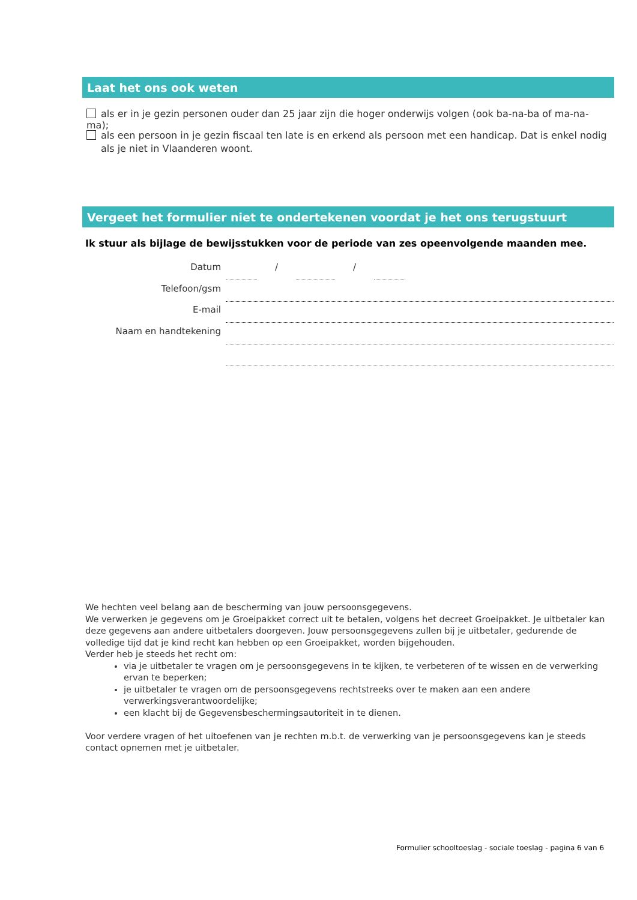Laat het ons ook weten
als er in je gezin personen ouder dan 25 jaar zijn die hoger onderwijs volgen (ook ba-na-ba of ma-na-ma);
als een persoon in je gezin fiscaal ten late is en erkend als persoon met een handicap. Dat is enkel nodig als je niet in Vlaanderen woont.
Vergeet het formulier niet te ondertekenen voordat je het ons terugstuurt
Ik stuur als bijlage de bewijsstukken voor de periode van zes opeenvolgende maanden mee.
Datum / /
Telefoon/gsm
E-mail
Naam en handtekening
We hechten veel belang aan de bescherming van jouw persoonsgegevens.
We verwerken je gegevens om je Groeipakket correct uit te betalen, volgens het decreet Groeipakket. Je uitbetaler kan deze gegevens aan andere uitbetalers doorgeven. Jouw persoonsgegevens zullen bij je uitbetaler, gedurende de volledige tijd dat je kind recht kan hebben op een Groeipakket, worden bijgehouden.
Verder heb je steeds het recht om:
via je uitbetaler te vragen om je persoonsgegevens in te kijken, te verbeteren of te wissen en de verwerking ervan te beperken;
je uitbetaler te vragen om de persoonsgegevens rechtstreeks over te maken aan een andere verwerkingsverantwoordelijke;
een klacht bij de Gegevensbeschermingsautoriteit in te dienen.
Voor verdere vragen of het uitoefenen van je rechten m.b.t. de verwerking van je persoonsgegevens kan je steeds contact opnemen met je uitbetaler.
Formulier schooltoeslag - sociale toeslag - pagina 6 van 6